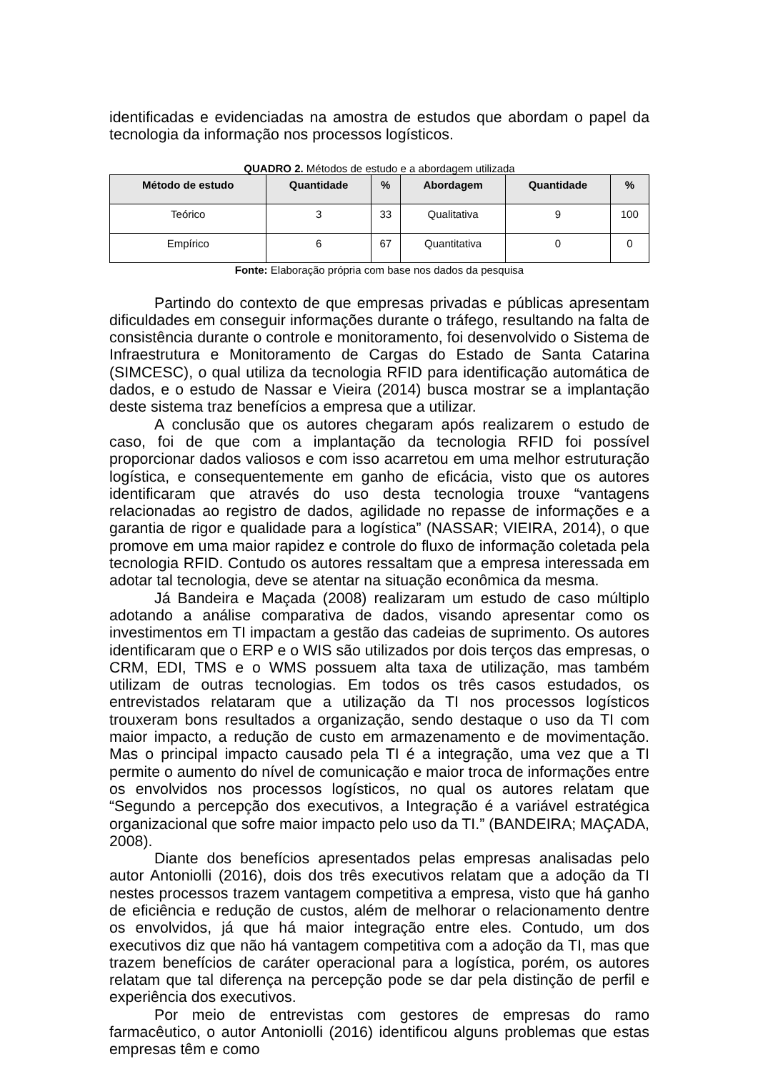identificadas e evidenciadas na amostra de estudos que abordam o papel da tecnologia da informação nos processos logísticos.
QUADRO 2. Métodos de estudo e a abordagem utilizada
| Método de estudo | Quantidade | % | Abordagem | Quantidade | % |
| --- | --- | --- | --- | --- | --- |
| Teórico | 3 | 33 | Qualitativa | 9 | 100 |
| Empírico | 6 | 67 | Quantitativa | 0 | 0 |
Fonte: Elaboração própria com base nos dados da pesquisa
Partindo do contexto de que empresas privadas e públicas apresentam dificuldades em conseguir informações durante o tráfego, resultando na falta de consistência durante o controle e monitoramento, foi desenvolvido o Sistema de Infraestrutura e Monitoramento de Cargas do Estado de Santa Catarina (SIMCESC), o qual utiliza da tecnologia RFID para identificação automática de dados, e o estudo de Nassar e Vieira (2014) busca mostrar se a implantação deste sistema traz benefícios a empresa que a utilizar.
A conclusão que os autores chegaram após realizarem o estudo de caso, foi de que com a implantação da tecnologia RFID foi possível proporcionar dados valiosos e com isso acarretou em uma melhor estruturação logística, e consequentemente em ganho de eficácia, visto que os autores identificaram que através do uso desta tecnologia trouxe “vantagens relacionadas ao registro de dados, agilidade no repasse de informações e a garantia de rigor e qualidade para a logística” (NASSAR; VIEIRA, 2014), o que promove em uma maior rapidez e controle do fluxo de informação coletada pela tecnologia RFID. Contudo os autores ressaltam que a empresa interessada em adotar tal tecnologia, deve se atentar na situação econômica da mesma.
Já Bandeira e Maçada (2008) realizaram um estudo de caso múltiplo adotando a análise comparativa de dados, visando apresentar como os investimentos em TI impactam a gestão das cadeias de suprimento. Os autores identificaram que o ERP e o WIS são utilizados por dois terços das empresas, o CRM, EDI, TMS e o WMS possuem alta taxa de utilização, mas também utilizam de outras tecnologias. Em todos os três casos estudados, os entrevistados relataram que a utilização da TI nos processos logísticos trouxeram bons resultados a organização, sendo destaque o uso da TI com maior impacto, a redução de custo em armazenamento e de movimentação. Mas o principal impacto causado pela TI é a integração, uma vez que a TI permite o aumento do nível de comunicação e maior troca de informações entre os envolvidos nos processos logísticos, no qual os autores relatam que “Segundo a percepção dos executivos, a Integração é a variável estratégica organizacional que sofre maior impacto pelo uso da TI.” (BANDEIRA; MAÇADA, 2008).
Diante dos benefícios apresentados pelas empresas analisadas pelo autor Antoniolli (2016), dois dos três executivos relatam que a adoção da TI nestes processos trazem vantagem competitiva a empresa, visto que há ganho de eficiência e redução de custos, além de melhorar o relacionamento dentre os envolvidos, já que há maior integração entre eles. Contudo, um dos executivos diz que não há vantagem competitiva com a adoção da TI, mas que trazem benefícios de caráter operacional para a logística, porém, os autores relatam que tal diferença na percepção pode se dar pela distinção de perfil e experiência dos executivos.
Por meio de entrevistas com gestores de empresas do ramo farmacêutico, o autor Antoniolli (2016) identificou alguns problemas que estas empresas têm e como